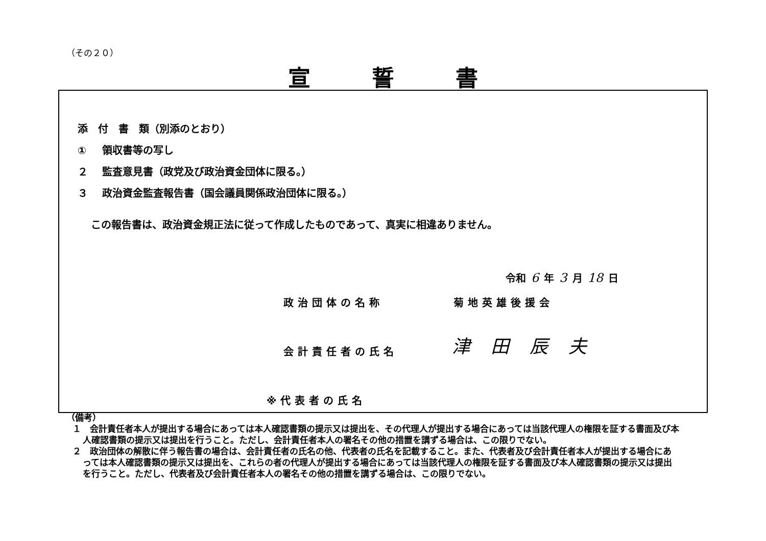（その２０）
宣誓書
添　付　書　類（別添のとおり）
① 領収書等の写し
２ 監査意見書（政党及び政治資金団体に限る。）
３ 政治資金監査報告書（国会議員関係政治団体に限る。）
この報告書は、政治資金規正法に従って作成したものであって、真実に相違ありません。
令和 6 年 3 月 18 日
政治団体の名称 菊地英雄後援会
津田辰夫
会計責任者の氏名
※代表者の氏名
（備考）
１　会計責任者本人が提出する場合にあっては本人確認書類の提示又は提出を、その代理人が提出する場合にあっては当該代理人の権限を証する書面及び本人確認書類の提示又は提出を行うこと。ただし、会計責任者本人の署名その他の措置を講ずる場合は、この限りでない。
２　政治団体の解散に伴う報告書の場合は、会計責任者の氏名の他、代表者の氏名を記載すること。また、代表者及び会計責任者本人が提出する場合にあっては本人確認書類の提示又は提出を、これらの者の代理人が提出する場合にあっては当該代理人の権限を証する書面及び本人確認書類の提示又は提出を行うこと。ただし、代表者及び会計責任者本人の署名その他の措置を講ずる場合は、この限りでない。